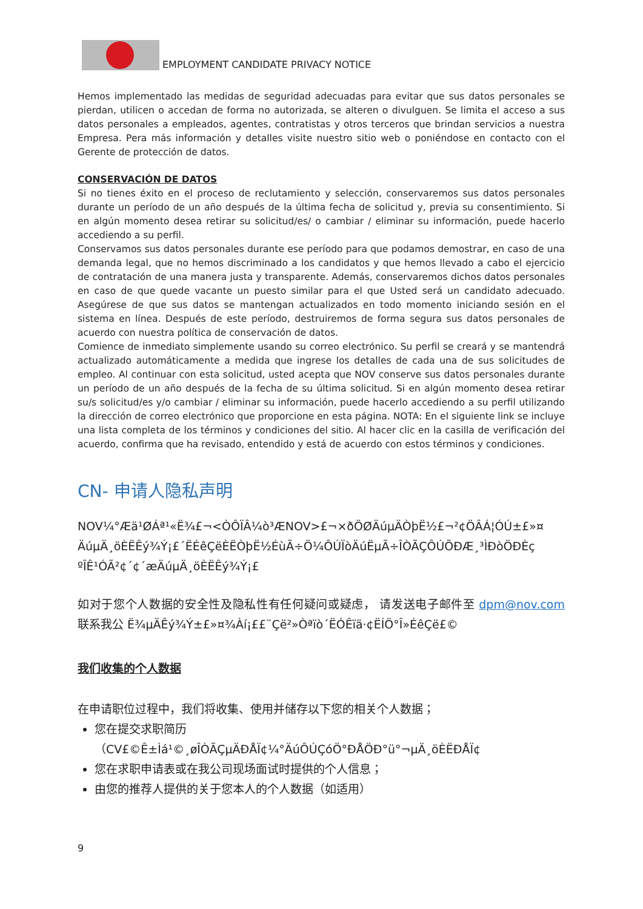EMPLOYMENT CANDIDATE PRIVACY NOTICE
Hemos implementado las medidas de seguridad adecuadas para evitar que sus datos personales se pierdan, utilicen o accedan de forma no autorizada, se alteren o divulguen. Se limita el acceso a sus datos personales a empleados, agentes, contratistas y otros terceros que brindan servicios a nuestra Empresa. Pera más información y detalles visite nuestro sitio web o poniéndose en contacto con el Gerente de protección de datos.
CONSERVACIÓN DE DATOS
Si no tienes éxito en el proceso de reclutamiento y selección, conservaremos sus datos personales durante un período de un año después de la última fecha de solicitud y, previa su consentimiento. Si en algún momento desea retirar su solicitud/es/ o cambiar / eliminar su información, puede hacerlo accediendo a su perfil.
Conservamos sus datos personales durante ese período para que podamos demostrar, en caso de una demanda legal, que no hemos discriminado a los candidatos y que hemos llevado a cabo el ejercicio de contratación de una manera justa y transparente. Además, conservaremos dichos datos personales en caso de que quede vacante un puesto similar para el que Usted será un candidato adecuado. Asegúrese de que sus datos se mantengan actualizados en todo momento iniciando sesión en el sistema en línea. Después de este período, destruiremos de forma segura sus datos personales de acuerdo con nuestra política de conservación de datos.
Comience de inmediato simplemente usando su correo electrónico. Su perfil se creará y se mantendrá actualizado automáticamente a medida que ingrese los detalles de cada una de sus solicitudes de empleo. Al continuar con esta solicitud, usted acepta que NOV conserve sus datos personales durante un período de un año después de la fecha de su última solicitud. Si en algún momento desea retirar su/s solicitud/es y/o cambiar / eliminar su información, puede hacerlo accediendo a su perfil utilizando la dirección de correo electrónico que proporcione en esta página. NOTA: En el siguiente link se incluye una lista completa de los términos y condiciones del sitio. Al hacer clic en la casilla de verificación del acuerdo, confirma que ha revisado, entendido y está de acuerdo con estos términos y condiciones.
CN- 申请人隐私声明
NOV¼°Æä¹ØÁª¹«Ë¾£¬<ÒÔÏÂ¼ò³ÆNOV>£¬×ðÖØÄúµÄÒþË½£¬²¢ÖÂÁ¦ÓÚ±£»¤ ÄúµÄ¸öÈËÊý¾Ý¡£´ËÉêÇëÈËÒþË½ÉùÃ÷Ö¼ÔÚÏòÄúËµÃ÷ÎÒÃÇÔÚÕÐÆ¸³ÌÐòÖÐÈç ºÎÊ¹ÓÃ²¢´¢´æÄúµÄ¸öÈËÊý¾Ý¡£
如对于您个人数据的安全性及隐私性有任何疑问或疑虑， 请发送电子邮件至 dpm@nov.com 联系我公 Ë¾µÄÊý¾Ý±£»¤¾Àí¡££¨Çë²»Òªï­ò´ËÓÊïä·¢ËÍÖ°Î»ÉêÇë£©
我们收集的个人数据
在申请职位过程中，我们将收集、使用并储存以下您的相关个人数据；
您在提交求职简历（CV£©Ê±Ìá¹©¸øÎÒÃÇµÄÐÅÏ¢¼°ÄúÔÚÇóÖ°ÐÅÖÐ°ü°¬µÄ¸öÈËÐÅÏ¢
您在求职申请表或在我公司现场面试时提供的个人信息；
由您的推荐人提供的关于您本人的个人数据（如适用）
9